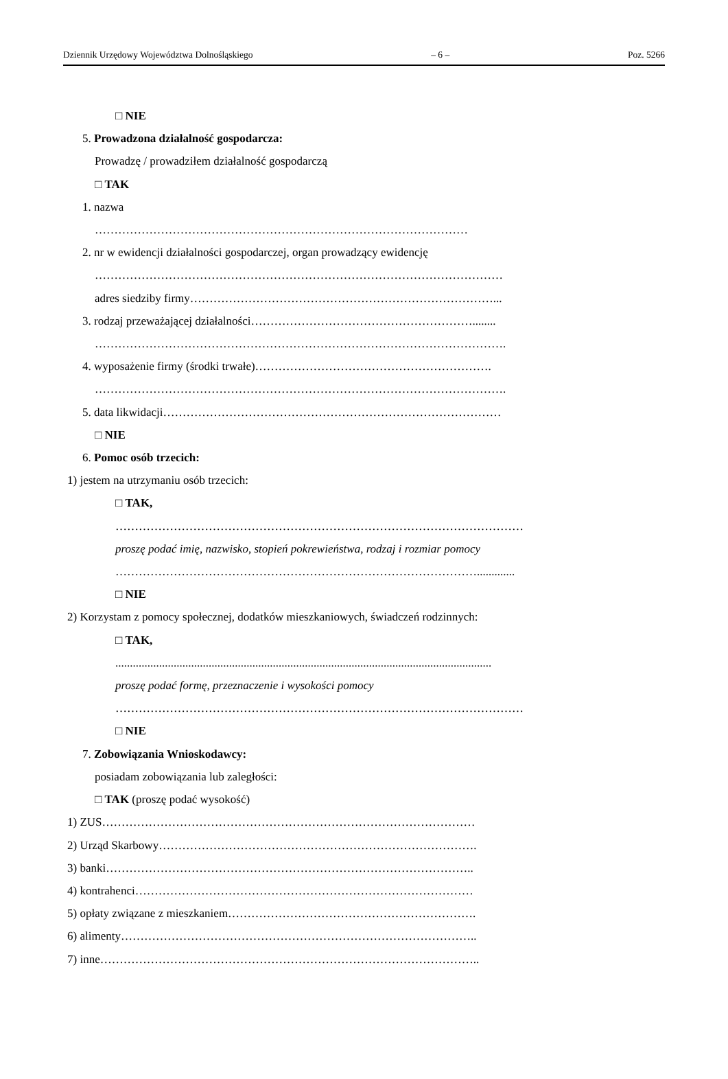Dziennik Urzędowy Województwa Dolnośląskiego – 6 – Poz. 5266
□ NIE
5. Prowadzona działalność gospodarcza:
Prowadzę / prowadziłem działalność gospodarczą
□ TAK
1. nazwa
……………………………………………………………………………………
2. nr w ewidencji działalności gospodarczej, organ prowadzący ewidencję
……………………………………………………………………………………………
adres siedziby firmy……………………………………………………………………...
3. rodzaj przeważającej działalności…………………………………………………........
…………………………………………………………………………………………….
4. wyposażenie firmy (środki trwałe)…………………………………………………….
…………………………………………………………………………………………….
5. data likwidacji……………………………………………………………………………
□ NIE
6. Pomoc osób trzecich:
1) jestem na utrzymaniu osób trzecich:
□ TAK,
……………………………………………………………………………………………
proszę podać imię, nazwisko, stopień pokrewieństwa, rodzaj i rozmiar pomocy
………………………………………………………………………………….............
□ NIE
2) Korzystam z pomocy społecznej, dodatków mieszkaniowych, świadczeń rodzinnych:
□ TAK,
.................................................................................................................................
proszę podać formę, przeznaczenie i wysokości pomocy
……………………………………………………………………………………………
□ NIE
7. Zobowiązania Wnioskodawcy:
posiadam zobowiązania lub zaległości:
□ TAK (proszę podać wysokość)
1) ZUS……………………………………………………………………………………
2) Urząd Skarbowy……………………………………………………………………….
3) banki…………………………………………………………………………………..
4) kontrahenci……………………………………………………………………………
5) opłaty związane z mieszkaniem……………………………………………………….
6) alimenty………………………………………………………………………………..
7) inne……………………………………………………………………………………..